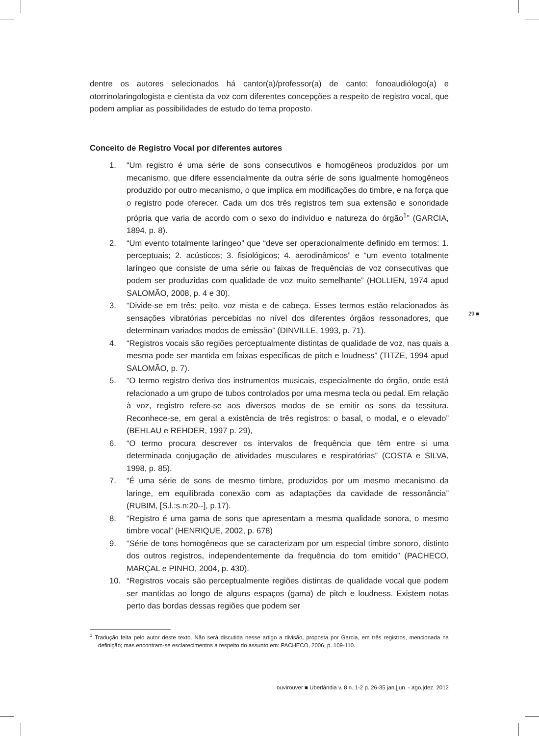dentre os autores selecionados há cantor(a)/professor(a) de canto; fonoaudiólogo(a) e otorrinolaringologista e cientista da voz com diferentes concepções a respeito de registro vocal, que podem ampliar as possibilidades de estudo do tema proposto.
Conceito de Registro Vocal por diferentes autores
1. “Um registro é uma série de sons consecutivos e homogêneos produzidos por um mecanismo, que difere essencialmente da outra série de sons igualmente homogêneos produzido por outro mecanismo, o que implica em modificações do timbre, e na força que o registro pode oferecer. Cada um dos três registros tem sua extensão e sonoridade própria que varia de acordo com o sexo do indivíduo e natureza do órgão<sup>1</sup>” (GARCIA, 1894, p. 8).
2. “Um evento totalmente laríngeo” que “deve ser operacionalmente definido em termos: 1. perceptuais; 2. acústicos; 3. fisiológicos; 4. aerodinâmicos” e “um evento totalmente laríngeo que consiste de uma série ou faixas de frequências de voz consecutivas que podem ser produzidas com qualidade de voz muito semelhante” (HOLLIEN, 1974 apud SALOMÃO, 2008, p. 4 e 30).
3. “Divide-se em três: peito, voz mista e de cabeça. Esses termos estão relacionados às sensações vibratórias percebidas no nível dos diferentes órgãos ressonadores, que determinam variados modos de emissão” (DINVILLE, 1993, p. 71).
4. “Registros vocais são regiões perceptualmente distintas de qualidade de voz, nas quais a mesma pode ser mantida em faixas específicas de pitch e loudness” (TITZE, 1994 apud SALOMÃO, p. 7).
5. “O termo registro deriva dos instrumentos musicais, especialmente do órgão, onde está relacionado a um grupo de tubos controlados por uma mesma tecla ou pedal. Em relação à voz, registro refere-se aos diversos modos de se emitir os sons da tessitura. Reconhece-se, em geral a existência de três registros: o basal, o modal, e o elevado” (BEHLAU e REHDER, 1997 p. 29),
6. “O termo procura descrever os intervalos de frequência que têm entre si uma determinada conjugação de atividades musculares e respiratórias” (COSTA e SILVA, 1998, p. 85).
7. “É uma série de sons de mesmo timbre, produzidos por um mesmo mecanismo da laringe, em equilibrada conexão com as adaptações da cavidade de ressonância” (RUBIM, [S.l.:s.n:20--], p.17).
8. “Registro é uma gama de sons que apresentam a mesma qualidade sonora, o mesmo timbre vocal” (HENRIQUE, 2002, p. 678)
9. “Série de tons homogêneos que se caracterizam por um especial timbre sonoro, distinto dos outros registros, independentemente da frequência do tom emitido” (PACHECO, MARÇAL e PINHO, 2004, p. 430).
10. “Registros vocais são perceptualmente regiões distintas de qualidade vocal que podem ser mantidas ao longo de alguns espaços (gama) de pitch e loudness. Existem notas perto das bordas dessas regiões que podem ser
29 ■
<sup>1</sup> Tradução feita pelo autor deste texto. Não será discutida nesse artigo a divisão, proposta por Garcia, em três registros, mencionada na definição; mas encontram-se esclarecimentos a respeito do assunto em: PACHECO, 2006, p. 109-110.
ouvirouver ■ Uberlândia v. 8 n. 1-2 p. 26-35 jan.|jun. - ago.|dez. 2012